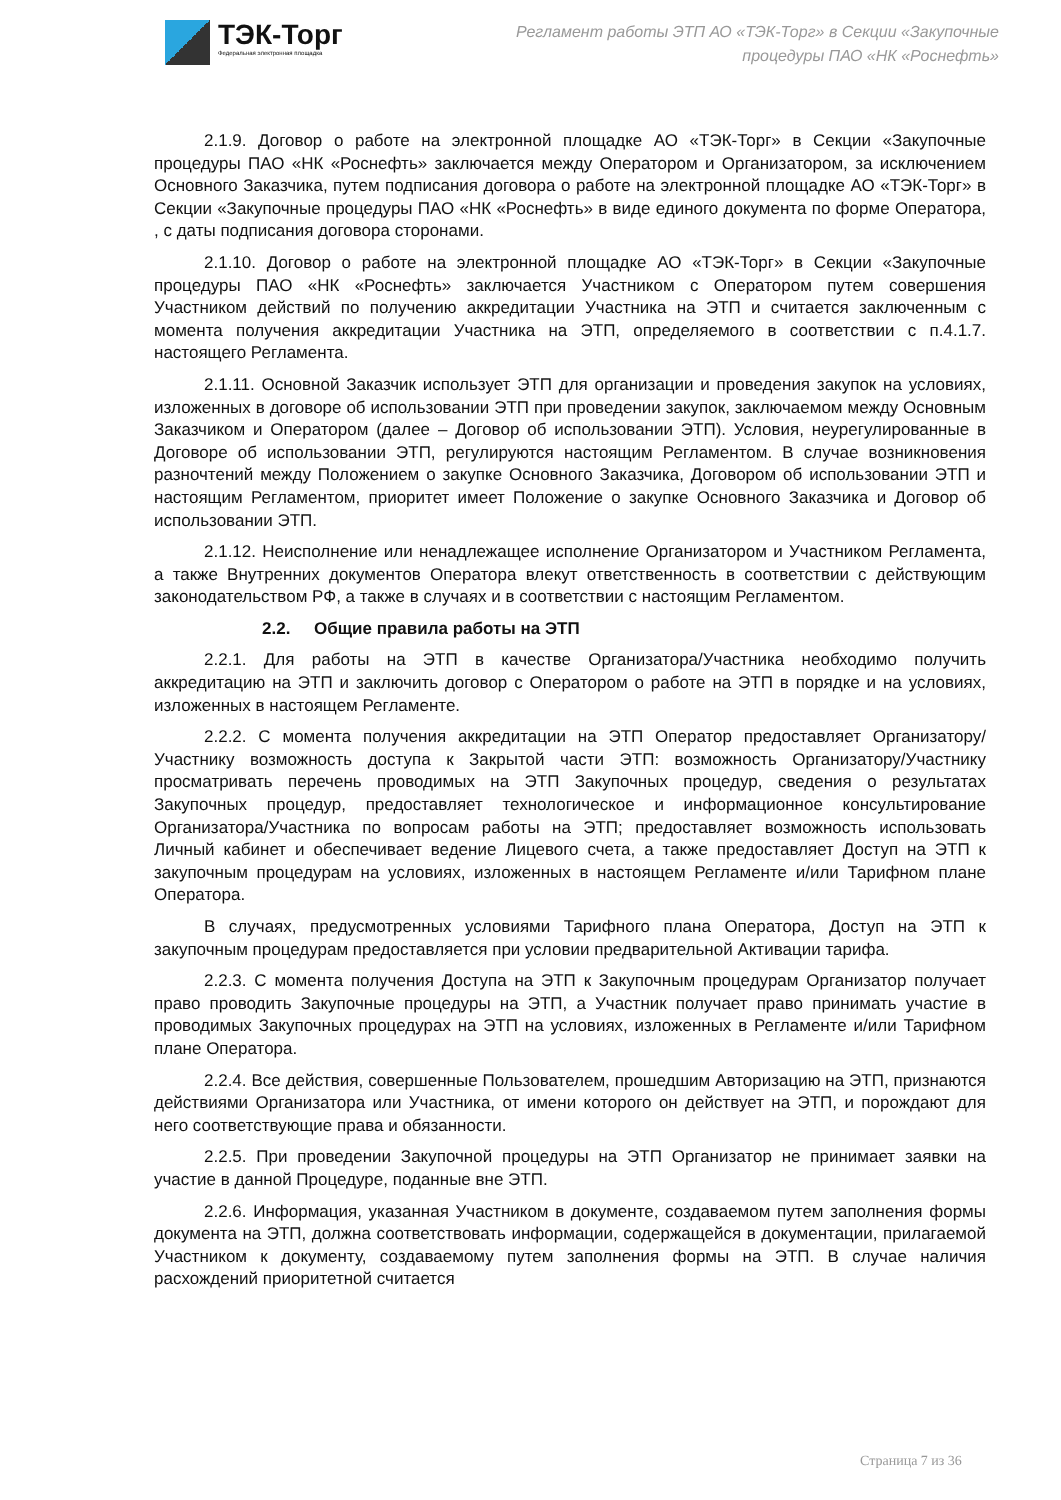ТЭК-Торг
Федеральная электронная площадка
Регламент работы ЭТП АО «ТЭК-Торг» в Секции «Закупочные процедуры ПАО «НК «Роснефть»
2.1.9. Договор о работе на электронной площадке АО «ТЭК-Торг» в Секции «Закупочные процедуры ПАО «НК «Роснефть» заключается между Оператором и Организатором, за исключением Основного Заказчика, путем подписания договора о работе на электронной площадке АО «ТЭК-Торг» в Секции «Закупочные процедуры ПАО «НК «Роснефть» в виде единого документа по форме Оператора, , с даты подписания договора сторонами.
2.1.10. Договор о работе на электронной площадке АО «ТЭК-Торг» в Секции «Закупочные процедуры ПАО «НК «Роснефть» заключается Участником с Оператором путем совершения Участником действий по получению аккредитации Участника на ЭТП и считается заключенным с момента получения аккредитации Участника на ЭТП, определяемого в соответствии с п.4.1.7. настоящего Регламента.
2.1.11. Основной Заказчик использует ЭТП для организации и проведения закупок на условиях, изложенных в договоре об использовании ЭТП при проведении закупок, заключаемом между Основным Заказчиком и Оператором (далее – Договор об использовании ЭТП). Условия, неурегулированные в Договоре об использовании ЭТП, регулируются настоящим Регламентом. В случае возникновения разночтений между Положением о закупке Основного Заказчика, Договором об использовании ЭТП и настоящим Регламентом, приоритет имеет Положение о закупке Основного Заказчика и Договор об использовании ЭТП.
2.1.12. Неисполнение или ненадлежащее исполнение Организатором и Участником Регламента, а также Внутренних документов Оператора влекут ответственность в соответствии с действующим законодательством РФ, а также в случаях и в соответствии с настоящим Регламентом.
2.2. Общие правила работы на ЭТП
2.2.1. Для работы на ЭТП в качестве Организатора/Участника необходимо получить аккредитацию на ЭТП и заключить договор с Оператором о работе на ЭТП в порядке и на условиях, изложенных в настоящем Регламенте.
2.2.2. С момента получения аккредитации на ЭТП Оператор предоставляет Организатору/Участнику возможность доступа к Закрытой части ЭТП: возможность Организатору/Участнику просматривать перечень проводимых на ЭТП Закупочных процедур, сведения о результатах Закупочных процедур, предоставляет технологическое и информационное консультирование Организатора/Участника по вопросам работы на ЭТП; предоставляет возможность использовать Личный кабинет и обеспечивает ведение Лицевого счета, а также предоставляет Доступ на ЭТП к закупочным процедурам на условиях, изложенных в настоящем Регламенте и/или Тарифном плане Оператора.
В случаях, предусмотренных условиями Тарифного плана Оператора, Доступ на ЭТП к закупочным процедурам предоставляется при условии предварительной Активации тарифа.
2.2.3. С момента получения Доступа на ЭТП к Закупочным процедурам Организатор получает право проводить Закупочные процедуры на ЭТП, а Участник получает право принимать участие в проводимых Закупочных процедурах на ЭТП на условиях, изложенных в Регламенте и/или Тарифном плане Оператора.
2.2.4. Все действия, совершенные Пользователем, прошедшим Авторизацию на ЭТП, признаются действиями Организатора или Участника, от имени которого он действует на ЭТП, и порождают для него соответствующие права и обязанности.
2.2.5. При проведении Закупочной процедуры на ЭТП Организатор не принимает заявки на участие в данной Процедуре, поданные вне ЭТП.
2.2.6. Информация, указанная Участником в документе, создаваемом путем заполнения формы документа на ЭТП, должна соответствовать информации, содержащейся в документации, прилагаемой Участником к документу, создаваемому путем заполнения формы на ЭТП. В случае наличия расхождений приоритетной считается
Страница 7 из 36